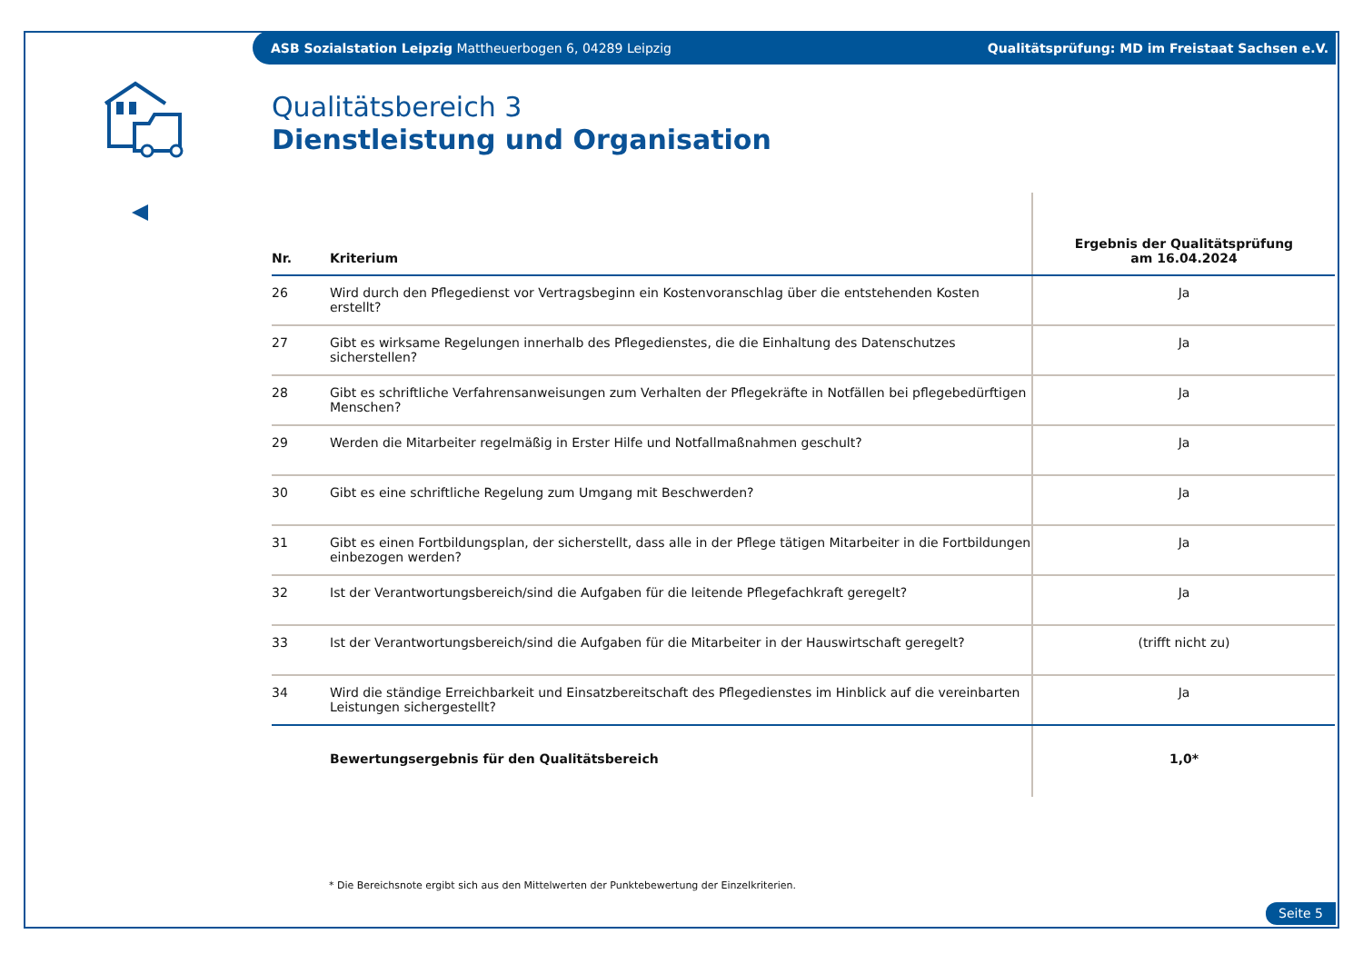ASB Sozialstation Leipzig Mattheuerbogen 6, 04289 Leipzig Qualitätsprüfung: MD im Freistaat Sachsen e.V.
Qualitätsbereich 3
Dienstleistung und Organisation
| Nr. | Kriterium | Ergebnis der Qualitätsprüfung am 16.04.2024 |
| --- | --- | --- |
| 26 | Wird durch den Pflegedienst vor Vertragsbeginn ein Kostenvoranschlag über die entstehenden Kosten erstellt? | Ja |
| 27 | Gibt es wirksame Regelungen innerhalb des Pflegedienstes, die die Einhaltung des Datenschutzes sicherstellen? | Ja |
| 28 | Gibt es schriftliche Verfahrensanweisungen zum Verhalten der Pflegekräfte in Notfällen bei pflegebedürftigen Menschen? | Ja |
| 29 | Werden die Mitarbeiter regelmäßig in Erster Hilfe und Notfallmaßnahmen geschult? | Ja |
| 30 | Gibt es eine schriftliche Regelung zum Umgang mit Beschwerden? | Ja |
| 31 | Gibt es einen Fortbildungsplan, der sicherstellt, dass alle in der Pflege tätigen Mitarbeiter in die Fortbildungen einbezogen werden? | Ja |
| 32 | Ist der Verantwortungsbereich/sind die Aufgaben für die leitende Pflegefachkraft geregelt? | Ja |
| 33 | Ist der Verantwortungsbereich/sind die Aufgaben für die Mitarbeiter in der Hauswirtschaft geregelt? | (trifft nicht zu) |
| 34 | Wird die ständige Erreichbarkeit und Einsatzbereitschaft des Pflegedienstes im Hinblick auf die vereinbarten Leistungen sichergestellt? | Ja |
| | Bewertungsergebnis für den Qualitätsbereich | 1,0* |
* Die Bereichsnote ergibt sich aus den Mittelwerten der Punktebewertung der Einzelkriterien.
Seite 5